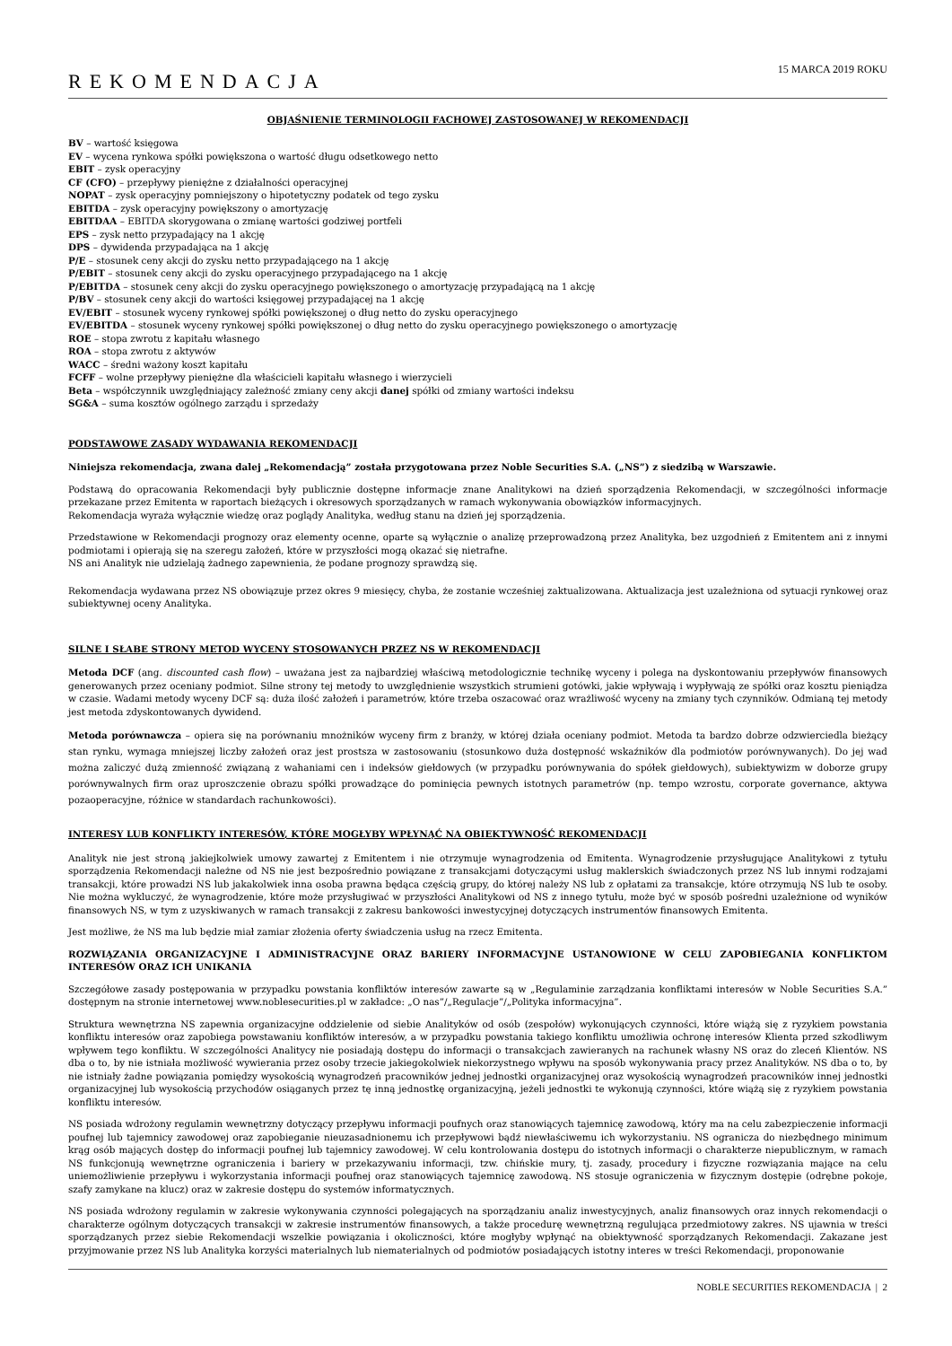REKOMENDACJA
15 MARCA 2019 ROKU
OBJAŚNIENIE TERMINOLOGII FACHOWEJ ZASTOSOWANEJ W REKOMENDACJI
BV – wartość księgowa
EV – wycena rynkowa spółki powiększona o wartość długu odsetkowego netto
EBIT – zysk operacyjny
CF (CFO) – przepływy pieniężne z działalności operacyjnej
NOPAT – zysk operacyjny pomniejszony o hipotetyczny podatek od tego zysku
EBITDA – zysk operacyjny powiększony o amortyzację
EBITDAA – EBITDA skorygowana o zmianę wartości godziwej portfeli
EPS – zysk netto przypadający na 1 akcję
DPS – dywidenda przypadająca na 1 akcję
P/E – stosunek ceny akcji do zysku netto przypadającego na 1 akcję
P/EBIT – stosunek ceny akcji do zysku operacyjnego przypadającego na 1 akcję
P/EBITDA – stosunek ceny akcji do zysku operacyjnego powiększonego o amortyzację przypadającą na 1 akcję
P/BV – stosunek ceny akcji do wartości księgowej przypadającej na 1 akcję
EV/EBIT – stosunek wyceny rynkowej spółki powiększonej o dług netto do zysku operacyjnego
EV/EBITDA – stosunek wyceny rynkowej spółki powiększonej o dług netto do zysku operacyjnego powiększonego o amortyzację
ROE – stopa zwrotu z kapitału własnego
ROA – stopa zwrotu z aktywów
WACC – średni ważony koszt kapitału
FCFF – wolne przepływy pieniężne dla właścicieli kapitału własnego i wierzycieli
Beta – współczynnik uwzględniający zależność zmiany ceny akcji danej spółki od zmiany wartości indeksu
SG&A – suma kosztów ogólnego zarządu i sprzedaży
PODSTAWOWE ZASADY WYDAWANIA REKOMENDACJI
Niniejsza rekomendacja, zwana dalej „Rekomendacją” została przygotowana przez Noble Securities S.A. („NS”) z siedzibą w Warszawie.
Podstawą do opracowania Rekomendacji były publicznie dostępne informacje znane Analitykowi na dzień sporządzenia Rekomendacji, w szczególności informacje przekazane przez Emitenta w raportach bieżących i okresowych sporządzanych w ramach wykonywania obowiązków informacyjnych.
Rekomendacja wyraża wyłącznie wiedzę oraz poglądy Analityka, według stanu na dzień jej sporządzenia.
Przedstawione w Rekomendacji prognozy oraz elementy ocenne, oparte są wyłącznie o analizę przeprowadzoną przez Analityka, bez uzgodnień z Emitentem ani z innymi podmiotami i opierają się na szeregu założeń, które w przyszłości mogą okazać się nietrafne.
NS ani Analityk nie udzielają żadnego zapewnienia, że podane prognozy sprawdzą się.
Rekomendacja wydawana przez NS obowiązuje przez okres 9 miesięcy, chyba, że zostanie wcześniej zaktualizowana. Aktualizacja jest uzależniona od sytuacji rynkowej oraz subiektywnej oceny Analityka.
SILNE I SŁABE STRONY METOD WYCENY STOSOWANYCH PRZEZ NS W REKOMENDACJI
Metoda DCF (ang. discounted cash flow) – uważana jest za najbardziej właściwą metodologicznie technikę wyceny i polega na dyskontowaniu przepływów finansowych generowanych przez oceniany podmiot. Silne strony tej metody to uwzględnienie wszystkich strumieni gotówki, jakie wpływają i wypływają ze spółki oraz kosztu pieniądza w czasie. Wadami metody wyceny DCF są: duża ilość założeń i parametrów, które trzeba oszacować oraz wrażliwość wyceny na zmiany tych czynników. Odmianą tej metody jest metoda zdyskontowanych dywidend.
Metoda porównawcza – opiera się na porównaniu mnożników wyceny firm z branży, w której działa oceniany podmiot. Metoda ta bardzo dobrze odzwierciedla bieżący stan rynku, wymaga mniejszej liczby założeń oraz jest prostsza w zastosowaniu (stosunkowo duża dostępność wskaźników dla podmiotów porównywanych). Do jej wad można zaliczyć dużą zmienność związaną z wahaniami cen i indeksów giełdowych (w przypadku porównywania do spółek giełdowych), subiektywizm w doborze grupy porównywalnych firm oraz uproszczenie obrazu spółki prowadzące do pominięcia pewnych istotnych parametrów (np. tempo wzrostu, corporate governance, aktywa pozaoperacyjne, różnice w standardach rachunkowości).
INTERESY LUB KONFLIKTY INTERESÓW, KTÓRE MOGŁYBY WPŁYNĄĆ NA OBIEKTYWNOŚĆ REKOMENDACJI
Analityk nie jest stroną jakiejkolwiek umowy zawartej z Emitentem i nie otrzymuje wynagrodzenia od Emitenta. Wynagrodzenie przysługujące Analitykowi z tytułu sporządzenia Rekomendacji należne od NS nie jest bezpośrednio powiązane z transakcjami dotyczącymi usług maklerskich świadczonych przez NS lub innymi rodzajami transakcji, które prowadzi NS lub jakakolwiek inna osoba prawna będąca częścią grupy, do której należy NS lub z opłatami za transakcje, które otrzymują NS lub te osoby. Nie można wykluczyć, że wynagrodzenie, które może przysługiwać w przyszłości Analitykowi od NS z innego tytułu, może być w sposób pośredni uzależnione od wyników finansowych NS, w tym z uzyskiwanych w ramach transakcji z zakresu bankowości inwestycyjnej dotyczących instrumentów finansowych Emitenta.
Jest możliwe, że NS ma lub będzie miał zamiar złożenia oferty świadczenia usług na rzecz Emitenta.
ROZWIĄZANIA ORGANIZACYJNE I ADMINISTRACYJNE ORAZ BARIERY INFORMACYJNE USTANOWIONE W CELU ZAPOBIEGANIA KONFLIKTOM INTERESÓW ORAZ ICH UNIKANIA
Szczegółowe zasady postępowania w przypadku powstania konfliktów interesów zawarte są w „Regulaminie zarządzania konfliktami interesów w Noble Securities S.A.” dostępnym na stronie internetowej www.noblesecurities.pl w zakładce: „O nas”/„Regulacje”/„Polityka informacyjna”.
Struktura wewnętrzna NS zapewnia organizacyjne oddzielenie od siebie Analityków od osób (zespołów) wykonujących czynności, które wiążą się z ryzykiem powstania konfliktu interesów oraz zapobiega powstawaniu konfliktów interesów, a w przypadku powstania takiego konfliktu umożliwia ochronę interesów Klienta przed szkodliwym wpływem tego konfliktu. W szczególności Analitycy nie posiadają dostępu do informacji o transakcjach zawieranych na rachunek własny NS oraz do zleceń Klientów. NS dba o to, by nie istniała możliwość wywierania przez osoby trzecie jakiegokolwiek niekorzystnego wpływu na sposób wykonywania pracy przez Analityków. NS dba o to, by nie istniały żadne powiązania pomiędzy wysokością wynagrodzeń pracowników jednej jednostki organizacyjnej oraz wysokością wynagrodzeń pracowników innej jednostki organizacyjnej lub wysokością przychodów osiąganych przez tę inną jednostkę organizacyjną, jeżeli jednostki te wykonują czynności, które wiążą się z ryzykiem powstania konfliktu interesów.
NS posiada wdrożony regulamin wewnętrzny dotyczący przepływu informacji poufnych oraz stanowiących tajemnicę zawodową, który ma na celu zabezpieczenie informacji poufnej lub tajemnicy zawodowej oraz zapobieganie nieuzasadnionemu ich przepływowi bądź niewłaściwemu ich wykorzystaniu. NS ogranicza do niezbędnego minimum krąg osób mających dostęp do informacji poufnej lub tajemnicy zawodowej. W celu kontrolowania dostępu do istotnych informacji o charakterze niepublicznym, w ramach NS funkcjonują wewnętrzne ograniczenia i bariery w przekazywaniu informacji, tzw. chińskie mury, tj. zasady, procedury i fizyczne rozwiązania mające na celu uniemożliwienie przepływu i wykorzystania informacji poufnej oraz stanowiących tajemnicę zawodową. NS stosuje ograniczenia w fizycznym dostępie (odrębne pokoje, szafy zamykane na klucz) oraz w zakresie dostępu do systemów informatycznych.
NS posiada wdrożony regulamin w zakresie wykonywania czynności polegających na sporządzaniu analiz inwestycyjnych, analiz finansowych oraz innych rekomendacji o charakterze ogólnym dotyczących transakcji w zakresie instrumentów finansowych, a także procedurę wewnętrzną regulująca przedmiotowy zakres. NS ujawnia w treści sporządzanych przez siebie Rekomendacji wszelkie powiązania i okoliczności, które mogłyby wpłynąć na obiektywność sporządzanych Rekomendacji. Zakazane jest przyjmowanie przez NS lub Analityka korzyści materialnych lub niematerialnych od podmiotów posiadających istotny interes w treści Rekomendacji, proponowanie
NOBLE SECURITIES REKOMENDACJA | 2